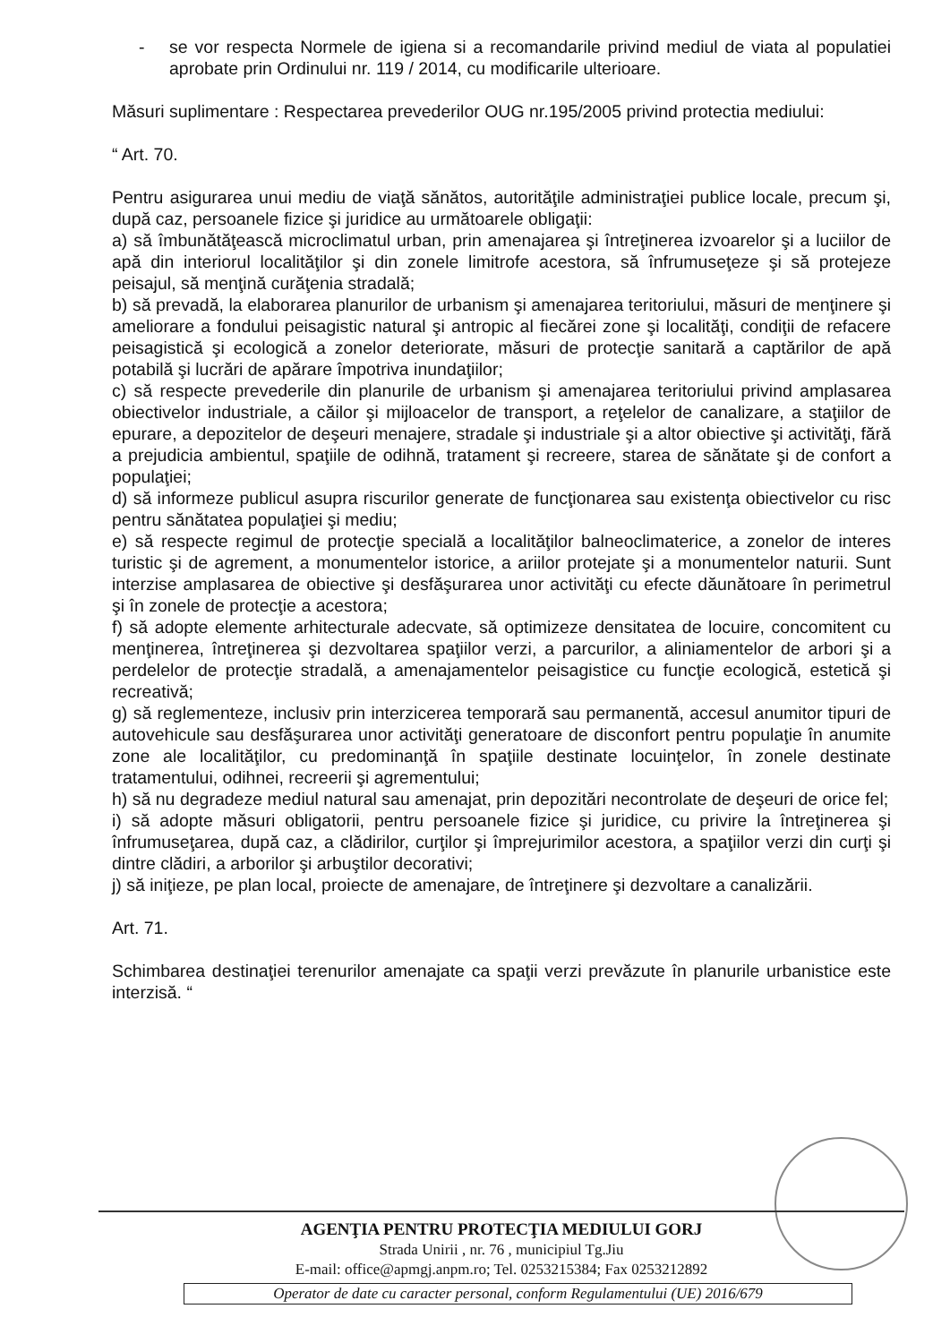- se vor respecta Normele de igiena si a recomandarile privind mediul de viata al populatiei aprobate prin Ordinului nr. 119 / 2014, cu modificarile ulterioare.
Măsuri suplimentare : Respectarea prevederilor OUG nr.195/2005 privind protectia mediului:
“ Art. 70.
Pentru asigurarea unui mediu de viaţă sănătos, autorităţile administraţiei publice locale, precum şi, după caz, persoanele fizice şi juridice au următoarele obligaţii:
a) să îmbunătăţească microclimatul urban, prin amenajarea şi întreţinerea izvoarelor şi a luciilor de apă din interiorul localităţilor şi din zonele limitrofe acestora, să înfrumuseţeze şi să protejeze peisajul, să menţină curăţenia stradală;
b) să prevadă, la elaborarea planurilor de urbanism şi amenajarea teritoriului, măsuri de menţinere şi ameliorare a fondului peisagistic natural şi antropic al fiecărei zone şi localităţi, condiţii de refacere peisagistică şi ecologică a zonelor deteriorate, măsuri de protecţie sanitară a captărilor de apă potabilă şi lucrări de apărare împotriva inundaţiilor;
c) să respecte prevederile din planurile de urbanism şi amenajarea teritoriului privind amplasarea obiectivelor industriale, a căilor şi mijloacelor de transport, a reţelelor de canalizare, a staţiilor de epurare, a depozitelor de deşeuri menajere, stradale şi industriale şi a altor obiective şi activităţi, fără a prejudicia ambientul, spaţiile de odihnă, tratament şi recreere, starea de sănătate şi de confort a populaţiei;
d) să informeze publicul asupra riscurilor generate de funcţionarea sau existenţa obiectivelor cu risc pentru sănătatea populaţiei şi mediu;
e) să respecte regimul de protecţie specială a localităţilor balneoclimaterice, a zonelor de interes turistic şi de agrement, a monumentelor istorice, a ariilor protejate şi a monumentelor naturii. Sunt interzise amplasarea de obiective şi desfăşurarea unor activităţi cu efecte dăunătoare în perimetrul şi în zonele de protecţie a acestora;
f) să adopte elemente arhitecturale adecvate, să optimizeze densitatea de locuire, concomitent cu menţinerea, întreţinerea şi dezvoltarea spaţiilor verzi, a parcurilor, a aliniamentelor de arbori şi a perdelelor de protecţie stradală, a amenajamentelor peisagistice cu funcţie ecologică, estetică şi recreativă;
g) să reglementeze, inclusiv prin interzicerea temporară sau permanentă, accesul anumitor tipuri de autovehicule sau desfăşurarea unor activităţi generatoare de disconfort pentru populaţie în anumite zone ale localităţilor, cu predominanţă în spaţiile destinate locuinţelor, în zonele destinate tratamentului, odihnei, recreerii şi agrementului;
h) să nu degradeze mediul natural sau amenajat, prin depozitări necontrolate de deşeuri de orice fel;
i) să adopte măsuri obligatorii, pentru persoanele fizice şi juridice, cu privire la întreţinerea şi înfrumuseţarea, după caz, a clădirilor, curţilor şi împrejurimilor acestora, a spaţiilor verzi din curţi şi dintre clădiri, a arborilor şi arbuştilor decorativi;
j) să iniţieze, pe plan local, proiecte de amenajare, de întreţinere şi dezvoltare a canalizării.
Art. 71.
Schimbarea destinaţiei terenurilor amenajate ca spaţii verzi prevăzute în planurile urbanistice este interzisă. “
AGENŢIA PENTRU PROTECŢIA MEDIULUI GORJ
Strada Unirii , nr. 76 , municipiul Tg.Jiu
E-mail: office@apmgj.anpm.ro; Tel. 0253215384; Fax 0253212892
Operator de date cu caracter personal, conform Regulamentului (UE) 2016/679